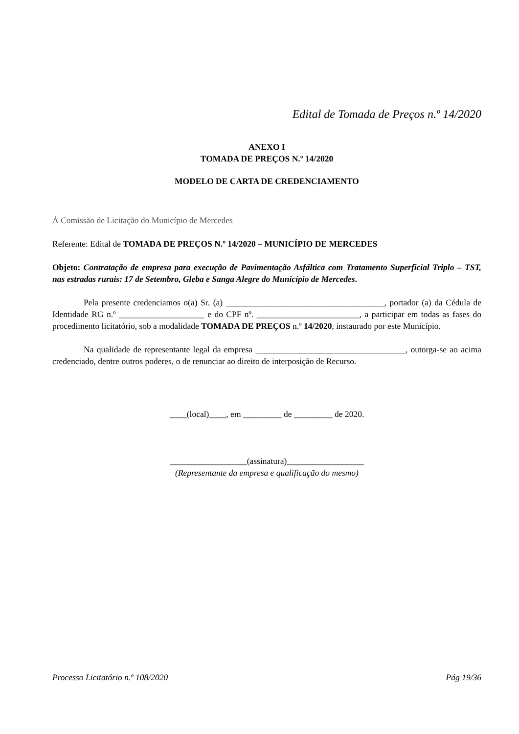Edital de Tomada de Preços n.º 14/2020
ANEXO I
TOMADA DE PREÇOS N.º 14/2020
MODELO DE CARTA DE CREDENCIAMENTO
À Comissão de Licitação do Município de Mercedes
Referente: Edital de TOMADA DE PREÇOS N.º 14/2020 – MUNICÍPIO DE MERCEDES
Objeto: Contratação de empresa para execução de Pavimentação Asfáltica com Tratamento Superficial Triplo – TST, nas estradas rurais: 17 de Setembro, Gleba e Sanga Alegre do Município de Mercedes.
Pela presente credenciamos o(a) Sr. (a) _____________________________________, portador (a) da Cédula de Identidade RG n.º ____________________ e do CPF nº. ________________________, a participar em todas as fases do procedimento licitatório, sob a modalidade TOMADA DE PREÇOS n.º 14/2020, instaurado por este Município.
Na qualidade de representante legal da empresa ___________________________________, outorga-se ao acima credenciado, dentre outros poderes, o de renunciar ao direito de interposição de Recurso.
____(local)____, em _________ de _________ de 2020.
__________________(assinatura)__________________
(Representante da empresa e qualificação do mesmo)
Processo Licitatório n.º 108/2020 Pág 19/36